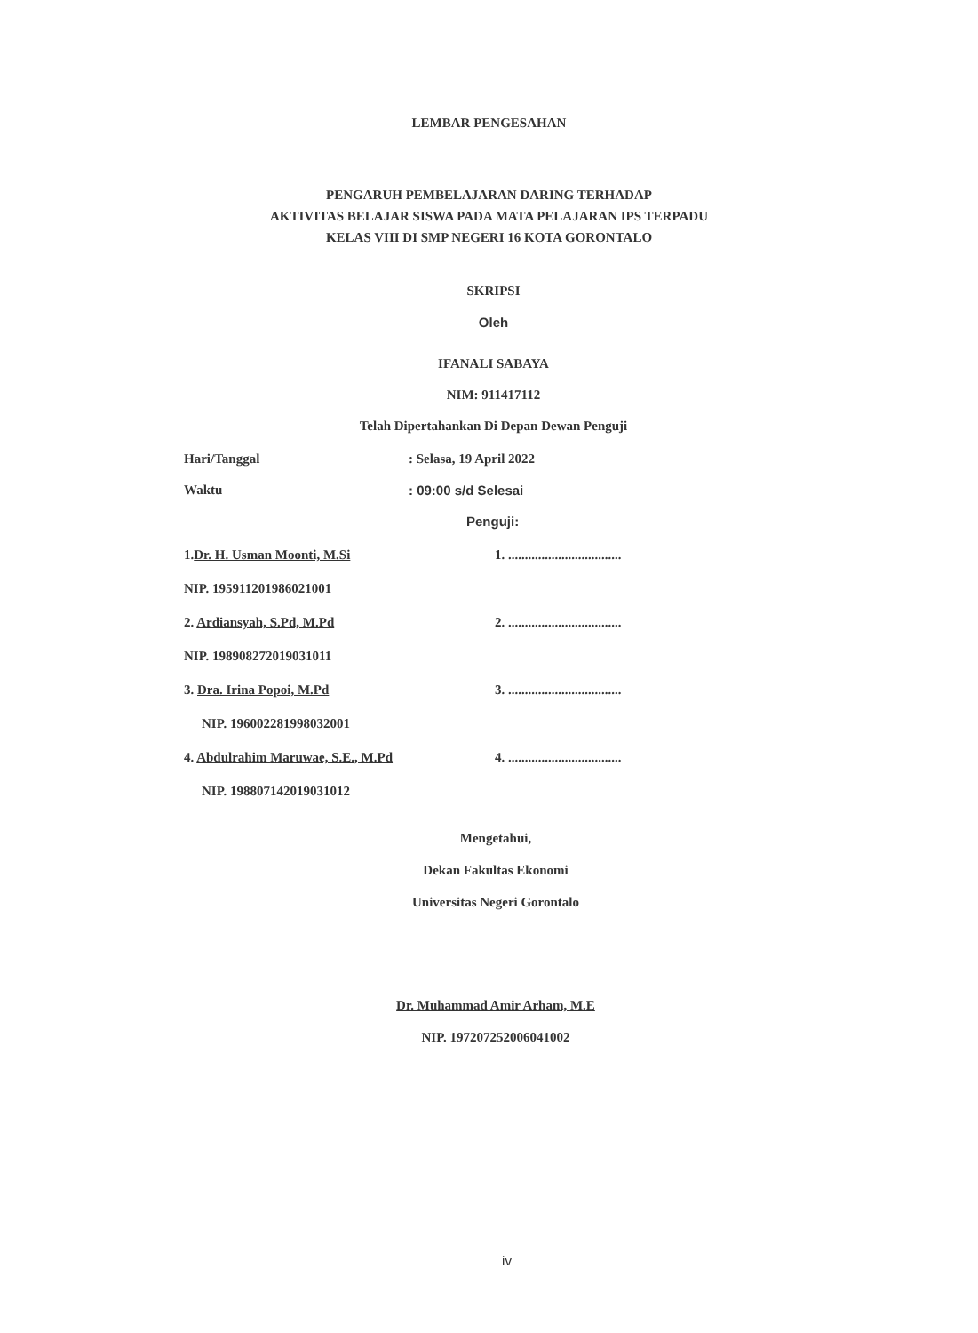LEMBAR PENGESAHAN
PENGARUH PEMBELAJARAN DARING TERHADAP
AKTIVITAS BELAJAR SISWA PADA MATA PELAJARAN IPS TERPADU
KELAS VIII DI SMP NEGERI 16 KOTA GORONTALO
SKRIPSI
Oleh
IFANALI SABAYA
NIM: 911417112
Telah Dipertahankan Di Depan Dewan Penguji
Hari/Tanggal: Selasa, 19 April 2022
Waktu: 09:00 s/d Selesai
Penguji:
1.Dr. H. Usman Moonti, M.Si 1. ..................................
NIP. 195911201986021001
2. Ardiansyah, S.Pd, M.Pd 2. ..................................
NIP. 198908272019031011
3. Dra. Irina Popoi, M.Pd 3. ..................................
NIP. 196002281998032001
4. Abdulrahim Maruwae, S.E., M.Pd 4. ..................................
NIP. 198807142019031012
Mengetahui,
Dekan Fakultas Ekonomi
Universitas Negeri Gorontalo
Dr. Muhammad Amir Arham, M.E
NIP. 197207252006041002
iv